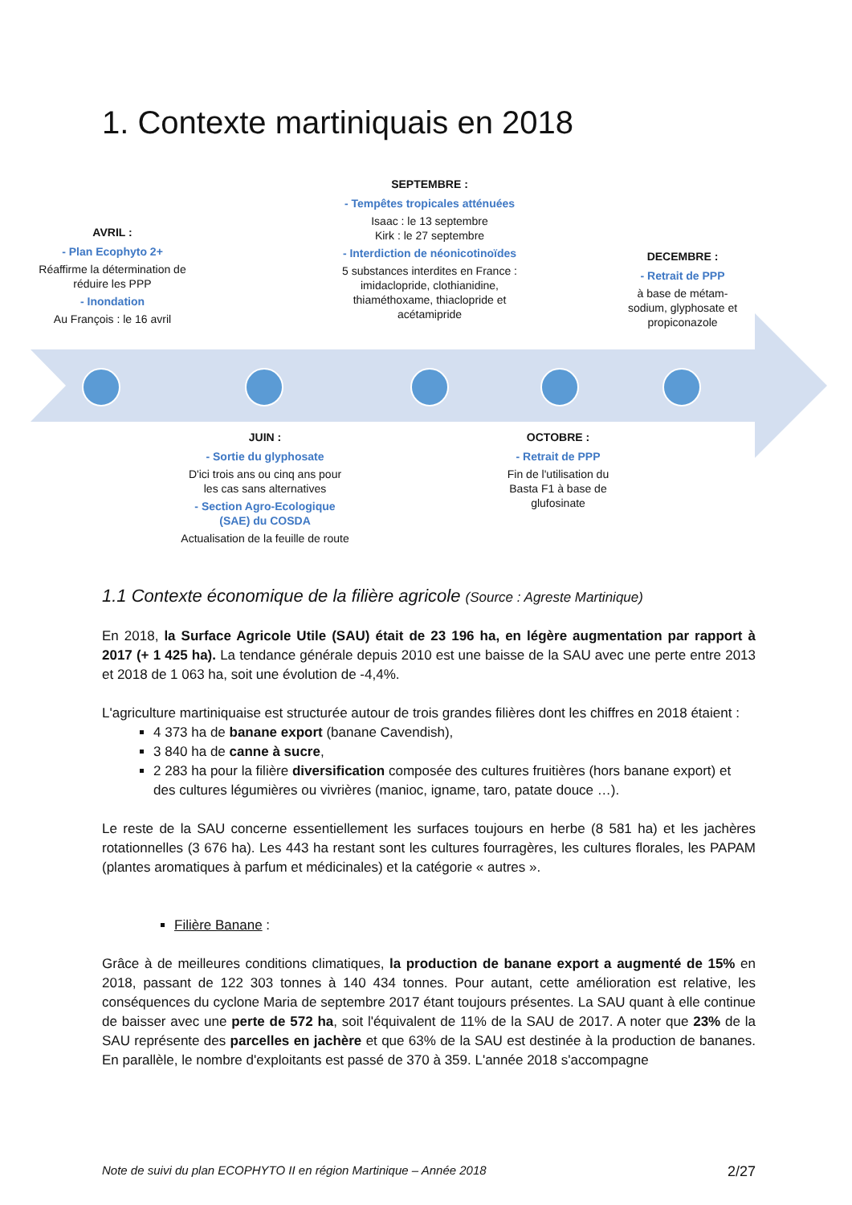1. Contexte martiniquais en 2018
AVRIL :
- Plan Ecophyto 2+
Réaffirme la détermination de réduire les PPP
- Inondation
Au François : le 16 avril
SEPTEMBRE :
- Tempêtes tropicales atténuées
Isaac : le 13 septembre
Kirk : le 27 septembre
- Interdiction de néonicotinoïdes
5 substances interdites en France : imidaclopride, clothianidine, thiaméthoxame, thiaclopride et acétamipride
DECEMBRE :
- Retrait de PPP
à base de métam-sodium, glyphosate et propiconazole
JUIN :
- Sortie du glyphosate
D'ici trois ans ou cinq ans pour les cas sans alternatives
- Section Agro-Ecologique (SAE) du COSDA
Actualisation de la feuille de route
OCTOBRE :
- Retrait de PPP
Fin de l'utilisation du Basta F1 à base de glufosinate
1.1 Contexte économique de la filière agricole (Source : Agreste Martinique)
En 2018, la Surface Agricole Utile (SAU) était de 23 196 ha, en légère augmentation par rapport à 2017 (+ 1 425 ha). La tendance générale depuis 2010 est une baisse de la SAU avec une perte entre 2013 et 2018 de 1 063 ha, soit une évolution de -4,4%.
L'agriculture martiniquaise est structurée autour de trois grandes filières dont les chiffres en 2018 étaient :
4 373 ha de banane export (banane Cavendish),
3 840 ha de canne à sucre,
2 283 ha pour la filière diversification composée des cultures fruitières (hors banane export) et des cultures légumières ou vivrières (manioc, igname, taro, patate douce …).
Le reste de la SAU concerne essentiellement les surfaces toujours en herbe (8 581 ha) et les jachères rotationnelles (3 676 ha). Les 443 ha restant sont les cultures fourragères, les cultures florales, les PAPAM (plantes aromatiques à parfum et médicinales) et la catégorie « autres ».
Filière Banane :
Grâce à de meilleures conditions climatiques, la production de banane export a augmenté de 15% en 2018, passant de 122 303 tonnes à 140 434 tonnes. Pour autant, cette amélioration est relative, les conséquences du cyclone Maria de septembre 2017 étant toujours présentes. La SAU quant à elle continue de baisser avec une perte de 572 ha, soit l'équivalent de 11% de la SAU de 2017. A noter que 23% de la SAU représente des parcelles en jachère et que 63% de la SAU est destinée à la production de bananes. En parallèle, le nombre d'exploitants est passé de 370 à 359. L'année 2018 s'accompagne
Note de suivi du plan ECOPHYTO II en région Martinique – Année 2018 2/27